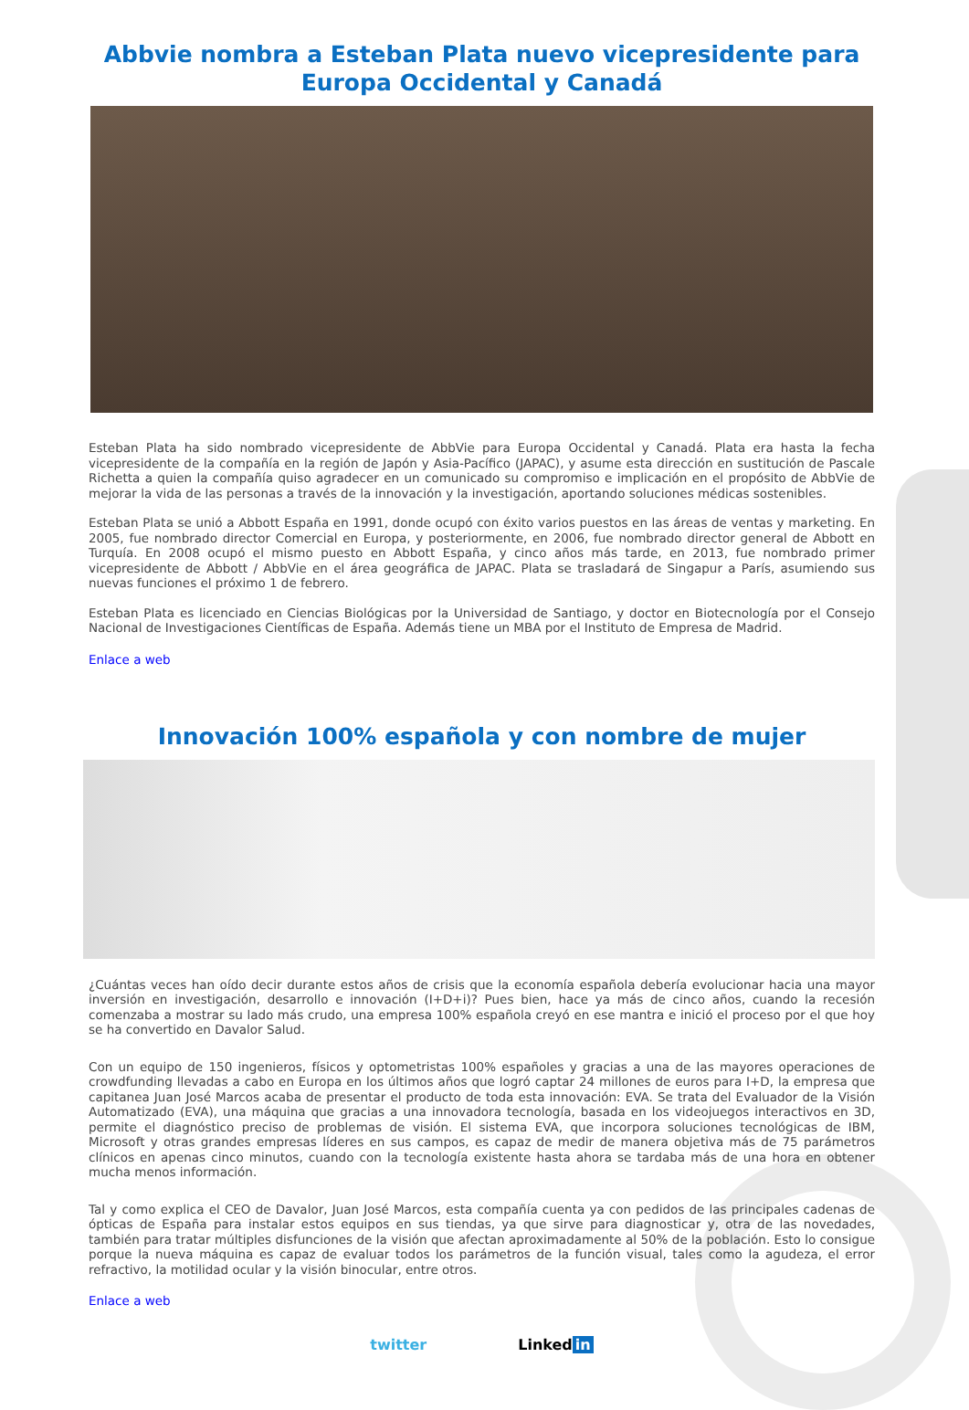Abbvie nombra a Esteban Plata nuevo vicepresidente para Europa Occidental y Canadá
Esteban Plata ha sido nombrado vicepresidente de AbbVie para Europa Occidental y Canadá. Plata era hasta la fecha vicepresidente de la compañía en la región de Japón y Asia-Pacífico (JAPAC), y asume esta dirección en sustitución de Pascale Richetta a quien la compañía quiso agradecer en un comunicado su compromiso e implicación en el propósito de AbbVie de mejorar la vida de las personas a través de la innovación y la investigación, aportando soluciones médicas sostenibles.
Esteban Plata se unió a Abbott España en 1991, donde ocupó con éxito varios puestos en las áreas de ventas y marketing. En 2005, fue nombrado director Comercial en Europa, y posteriormente, en 2006, fue nombrado director general de Abbott en Turquía. En 2008 ocupó el mismo puesto en Abbott España, y cinco años más tarde, en 2013, fue nombrado primer vicepresidente de Abbott / AbbVie en el área geográfica de JAPAC. Plata se trasladará de Singapur a París, asumiendo sus nuevas funciones el próximo 1 de febrero.
Esteban Plata es licenciado en Ciencias Biológicas por la Universidad de Santiago, y doctor en Biotecnología por el Consejo Nacional de Investigaciones Científicas de España. Además tiene un MBA por el Instituto de Empresa de Madrid.
Enlace a web
Innovación 100% española y con nombre de mujer
¿Cuántas veces han oído decir durante estos años de crisis que la economía española debería evolucionar hacia una mayor inversión en investigación, desarrollo e innovación (I+D+i)? Pues bien, hace ya más de cinco años, cuando la recesión comenzaba a mostrar su lado más crudo, una empresa 100% española creyó en ese mantra e inició el proceso por el que hoy se ha convertido en Davalor Salud.
Con un equipo de 150 ingenieros, físicos y optometristas 100% españoles y gracias a una de las mayores operaciones de crowdfunding llevadas a cabo en Europa en los últimos años que logró captar 24 millones de euros para I+D, la empresa que capitanea Juan José Marcos acaba de presentar el producto de toda esta innovación: EVA. Se trata del Evaluador de la Visión Automatizado (EVA), una máquina que gracias a una innovadora tecnología, basada en los videojuegos interactivos en 3D, permite el diagnóstico preciso de problemas de visión. El sistema EVA, que incorpora soluciones tecnológicas de IBM, Microsoft y otras grandes empresas líderes en sus campos, es capaz de medir de manera objetiva más de 75 parámetros clínicos en apenas cinco minutos, cuando con la tecnología existente hasta ahora se tardaba más de una hora en obtener mucha menos información.
Tal y como explica el CEO de Davalor, Juan José Marcos, esta compañía cuenta ya con pedidos de las principales cadenas de ópticas de España para instalar estos equipos en sus tiendas, ya que sirve para diagnosticar y, otra de las novedades, también para tratar múltiples disfunciones de la visión que afectan aproximadamente al 50% de la población. Esto lo consigue porque la nueva máquina es capaz de evaluar todos los parámetros de la función visual, tales como la agudeza, el error refractivo, la motilidad ocular y la visión binocular, entre otros.
Enlace a web
twitter Linked in